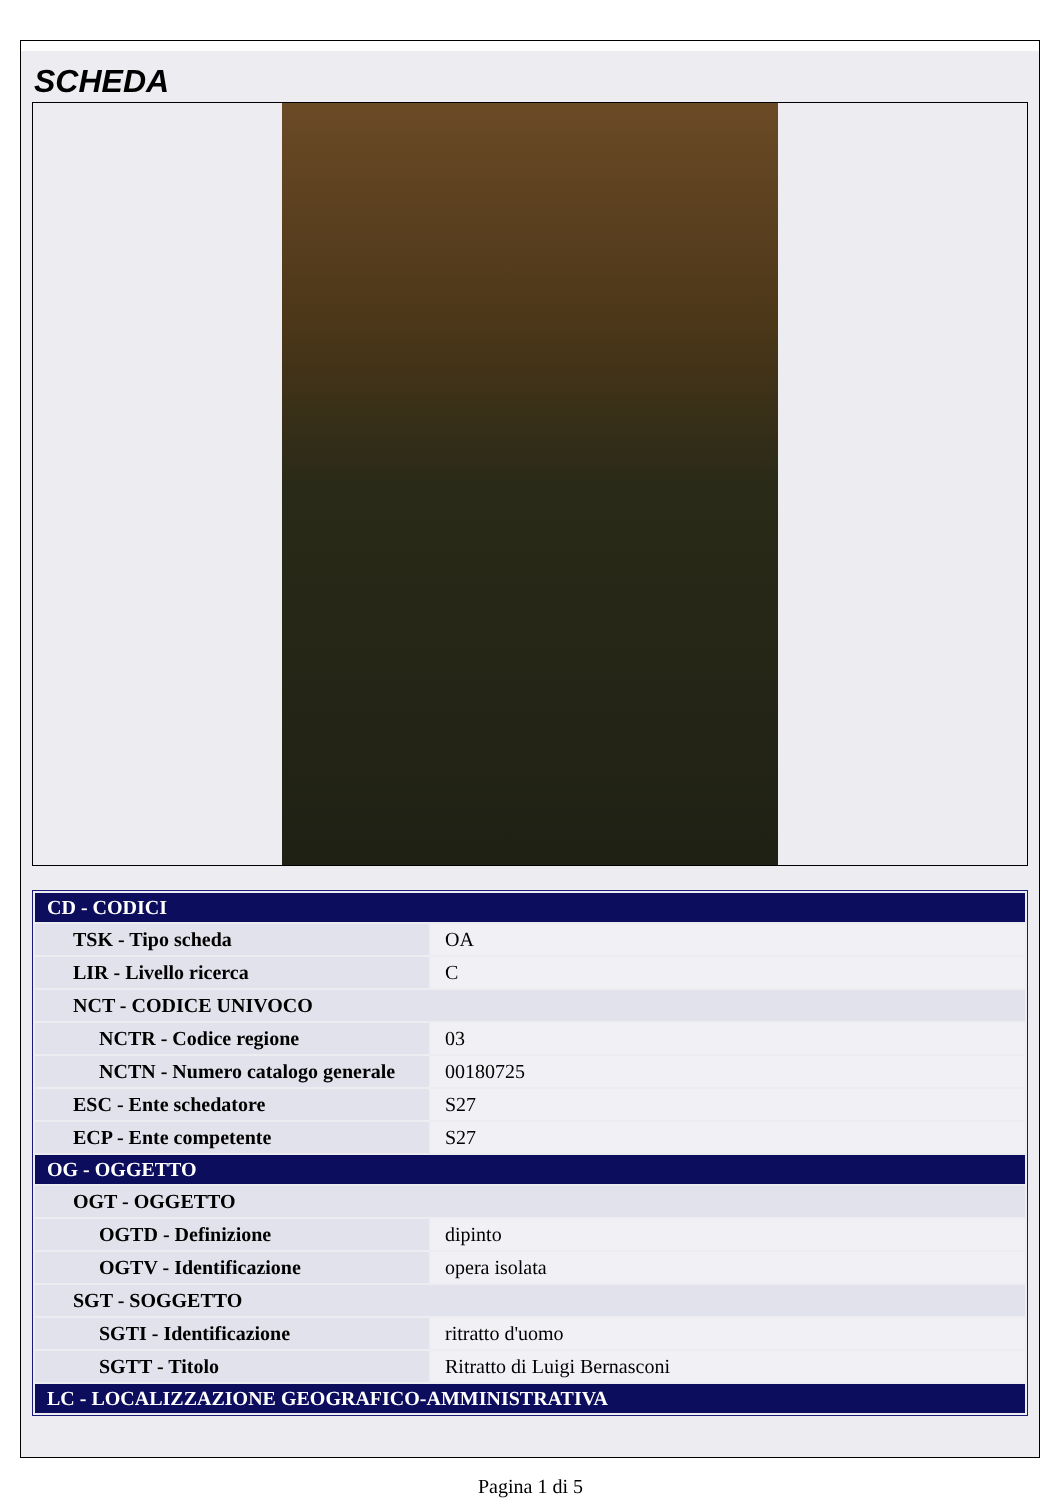SCHEDA
| CD - CODICI | |
| TSK - Tipo scheda | OA |
| LIR - Livello ricerca | C |
| NCT - CODICE UNIVOCO | |
| NCTR - Codice regione | 03 |
| NCTN - Numero catalogo generale | 00180725 |
| ESC - Ente schedatore | S27 |
| ECP - Ente competente | S27 |
| OG - OGGETTO | |
| OGT - OGGETTO | |
| OGTD - Definizione | dipinto |
| OGTV - Identificazione | opera isolata |
| SGT - SOGGETTO | |
| SGTI - Identificazione | ritratto d'uomo |
| SGTT - Titolo | Ritratto di Luigi Bernasconi |
| LC - LOCALIZZAZIONE GEOGRAFICO-AMMINISTRATIVA | |
Pagina 1 di 5